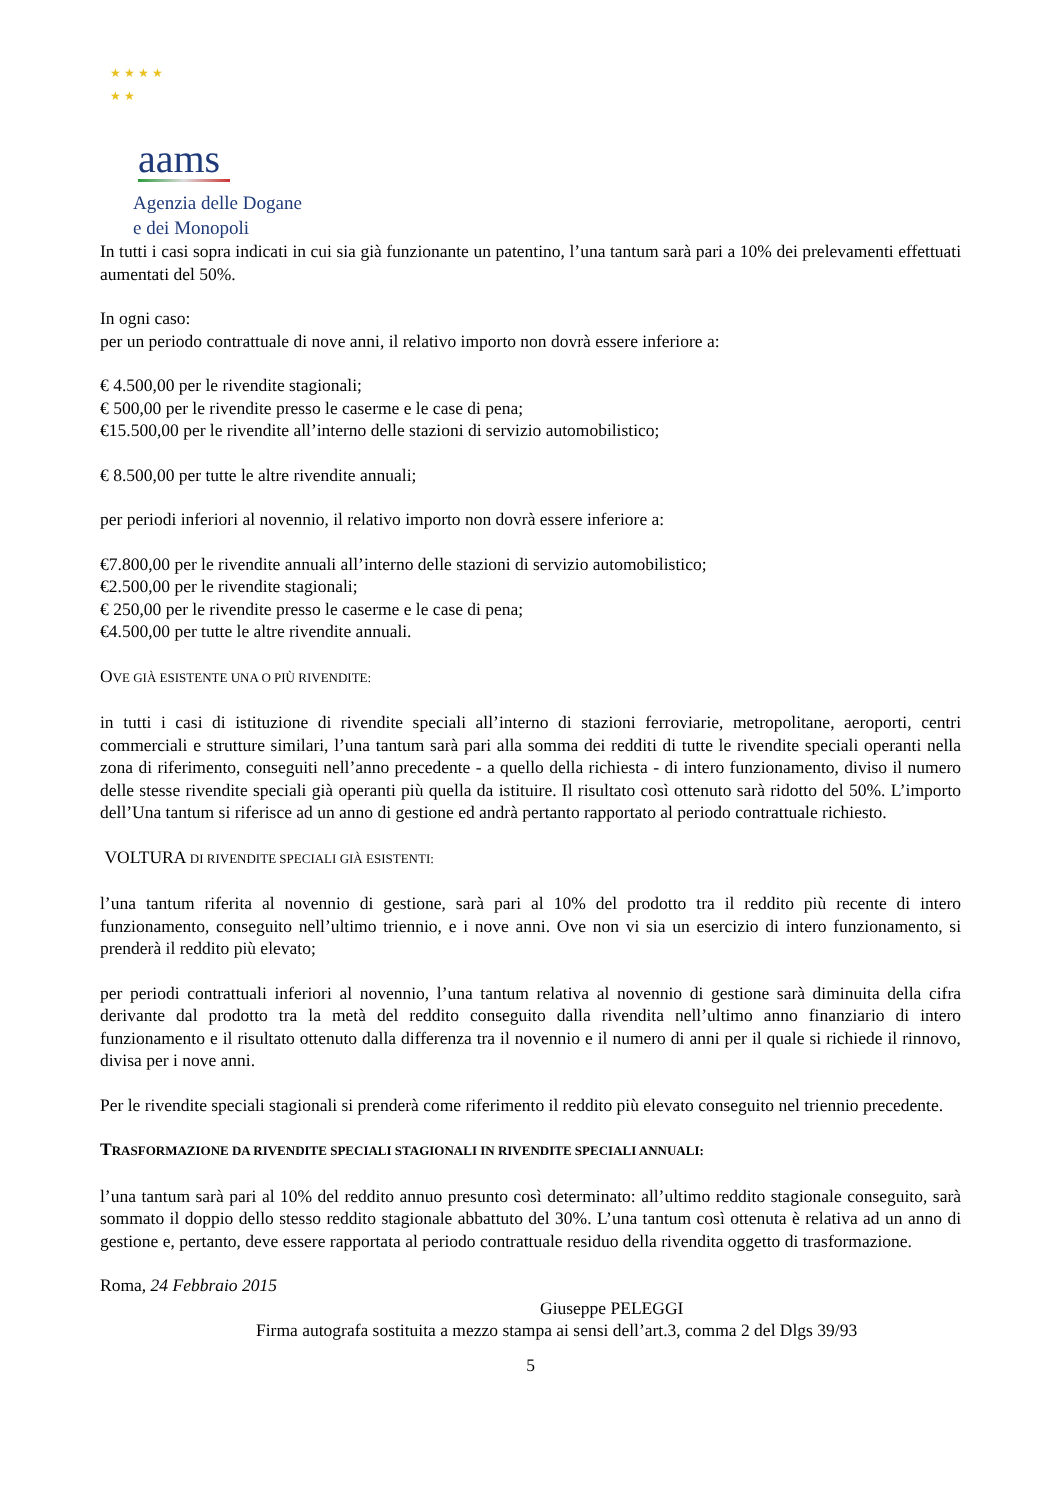★ ★ ★ ★
★ ★
aams
Agenzia delle Dogane
e dei Monopoli
In tutti i casi sopra indicati in cui sia già funzionante un patentino, l’una tantum sarà pari a 10% dei prelevamenti effettuati aumentati del 50%.
In ogni caso:
per un periodo contrattuale di nove anni, il relativo importo non dovrà essere inferiore a:
€ 4.500,00 per le rivendite stagionali;
€ 500,00 per le rivendite presso le caserme e le case di pena;
€15.500,00 per le rivendite all’interno delle stazioni di servizio automobilistico;
€ 8.500,00 per tutte le altre rivendite annuali;
per periodi inferiori al novennio, il relativo importo non dovrà essere inferiore a:
€7.800,00 per le rivendite annuali all’interno delle stazioni di servizio automobilistico;
€2.500,00 per le rivendite stagionali;
€ 250,00 per le rivendite presso le caserme e le case di pena;
€4.500,00 per tutte le altre rivendite annuali.
OVE GIÀ ESISTENTE UNA O PIÙ RIVENDITE:
in tutti i casi di istituzione di rivendite speciali all’interno di stazioni ferroviarie, metropolitane, aeroporti, centri commerciali e strutture similari, l’una tantum sarà pari alla somma dei redditi di tutte le rivendite speciali operanti nella zona di riferimento, conseguiti nell’anno precedente - a quello della richiesta - di intero funzionamento, diviso il numero delle stesse rivendite speciali già operanti più quella da istituire. Il risultato così ottenuto sarà ridotto del 50%. L’importo dell’Una tantum si riferisce ad un anno di gestione ed andrà pertanto rapportato al periodo contrattuale richiesto.
VOLTURA DI RIVENDITE SPECIALI GIÀ ESISTENTI:
l’una tantum riferita al novennio di gestione, sarà pari al 10% del prodotto tra il reddito più recente di intero funzionamento, conseguito nell’ultimo triennio, e i nove anni. Ove non vi sia un esercizio di intero funzionamento, si prenderà il reddito più elevato;
per periodi contrattuali inferiori al novennio, l’una tantum relativa al novennio di gestione sarà diminuita della cifra derivante dal prodotto tra la metà del reddito conseguito dalla rivendita nell’ultimo anno finanziario di intero funzionamento e il risultato ottenuto dalla differenza tra il novennio e il numero di anni per il quale si richiede il rinnovo, divisa per i nove anni.
Per le rivendite speciali stagionali si prenderà come riferimento il reddito più elevato conseguito nel triennio precedente.
TRASFORMAZIONE DA RIVENDITE SPECIALI STAGIONALI IN RIVENDITE SPECIALI ANNUALI:
l’una tantum sarà pari al 10% del reddito annuo presunto così determinato: all’ultimo reddito stagionale conseguito, sarà sommato il doppio dello stesso reddito stagionale abbattuto del 30%. L’una tantum così ottenuta è relativa ad un anno di gestione e, pertanto, deve essere rapportata al periodo contrattuale residuo della rivendita oggetto di trasformazione.
Roma, 24 Febbraio 2015
Giuseppe PELEGGI
Firma autografa sostituita a mezzo stampa ai sensi dell’art.3, comma 2 del Dlgs 39/93
5